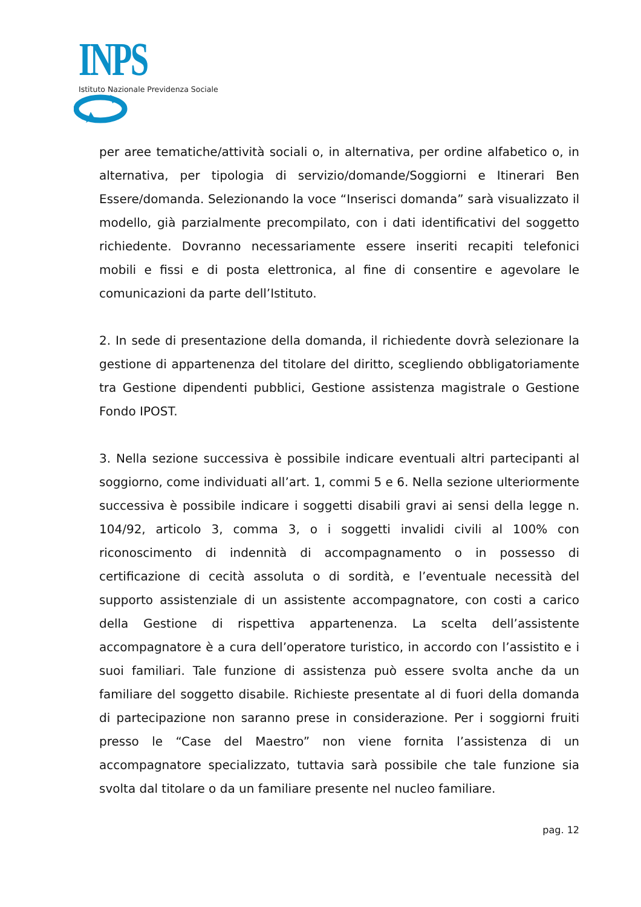INPS
Istituto Nazionale Previdenza Sociale
per aree tematiche/attività sociali o, in alternativa, per ordine alfabetico o, in alternativa, per tipologia di servizio/domande/Soggiorni e Itinerari Ben Essere/domanda. Selezionando la voce “Inserisci domanda” sarà visualizzato il modello, già parzialmente precompilato, con i dati identificativi del soggetto richiedente. Dovranno necessariamente essere inseriti recapiti telefonici mobili e fissi e di posta elettronica, al fine di consentire e agevolare le comunicazioni da parte dell’Istituto.
2. In sede di presentazione della domanda, il richiedente dovrà selezionare la gestione di appartenenza del titolare del diritto, scegliendo obbligatoriamente tra Gestione dipendenti pubblici, Gestione assistenza magistrale o Gestione Fondo IPOST.
3. Nella sezione successiva è possibile indicare eventuali altri partecipanti al soggiorno, come individuati all’art. 1, commi 5 e 6. Nella sezione ulteriormente successiva è possibile indicare i soggetti disabili gravi ai sensi della legge n. 104/92, articolo 3, comma 3, o i soggetti invalidi civili al 100% con riconoscimento di indennità di accompagnamento o in possesso di certificazione di cecità assoluta o di sordità, e l’eventuale necessità del supporto assistenziale di un assistente accompagnatore, con costi a carico della Gestione di rispettiva appartenenza. La scelta dell’assistente accompagnatore è a cura dell’operatore turistico, in accordo con l’assistito e i suoi familiari. Tale funzione di assistenza può essere svolta anche da un familiare del soggetto disabile. Richieste presentate al di fuori della domanda di partecipazione non saranno prese in considerazione. Per i soggiorni fruiti presso le “Case del Maestro” non viene fornita l’assistenza di un accompagnatore specializzato, tuttavia sarà possibile che tale funzione sia svolta dal titolare o da un familiare presente nel nucleo familiare.
pag. 12